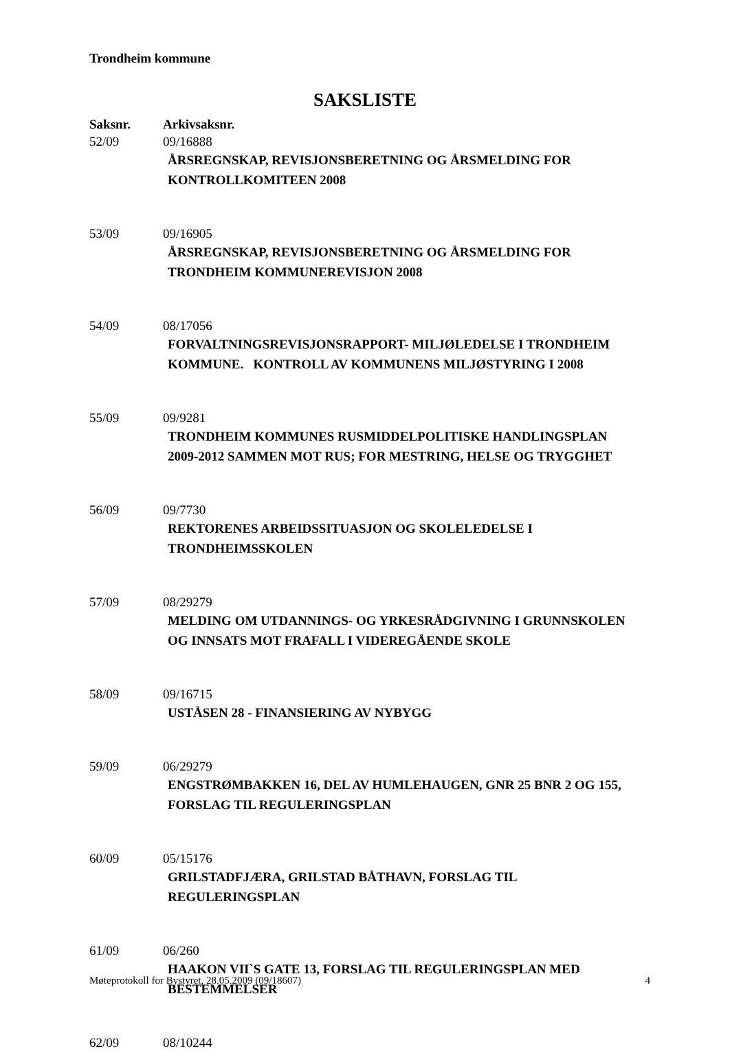Trondheim kommune
SAKSLISTE
Saksnr. Arkivsaksnr.
52/09 09/16888
ÅRSREGNSKAP, REVISJONSBERETNING OG ÅRSMELDING FOR KONTROLLKOMITEEN 2008
53/09 09/16905
ÅRSREGNSKAP, REVISJONSBERETNING OG ÅRSMELDING FOR TRONDHEIM KOMMUNEREVISJON 2008
54/09 08/17056
FORVALTNINGSREVISJONSRAPPORT- MILJØLEDELSE I TRONDHEIM KOMMUNE. KONTROLL AV KOMMUNENS MILJØSTYRING I 2008
55/09 09/9281
TRONDHEIM KOMMUNES RUSMIDDELPOLITISKE HANDLINGSPLAN 2009-2012 SAMMEN MOT RUS; FOR MESTRING, HELSE OG TRYGGHET
56/09 09/7730
REKTORENES ARBEIDSSITUASJON OG SKOLELEDELSE I TRONDHEIMSSKOLEN
57/09 08/29279
MELDING OM UTDANNINGS- OG YRKESRÅDGIVNING I GRUNNSKOLEN OG INNSATS MOT FRAFALL I VIDEREGÅENDE SKOLE
58/09 09/16715
USTÅSEN 28 - FINANSIERING AV NYBYGG
59/09 06/29279
ENGSTRØMBAKKEN 16, DEL AV HUMLEHAUGEN, GNR 25 BNR 2 OG 155, FORSLAG TIL REGULERINGSPLAN
60/09 05/15176
GRILSTADFJÆRA, GRILSTAD BÅTHAVN, FORSLAG TIL REGULERINGSPLAN
61/09 06/260
HAAKON VII`S GATE 13, FORSLAG TIL REGULERINGSPLAN MED BESTEMMELSER
62/09 08/10244
Møteprotokoll for Bystyret, 28.05.2009 (09/18607) 4